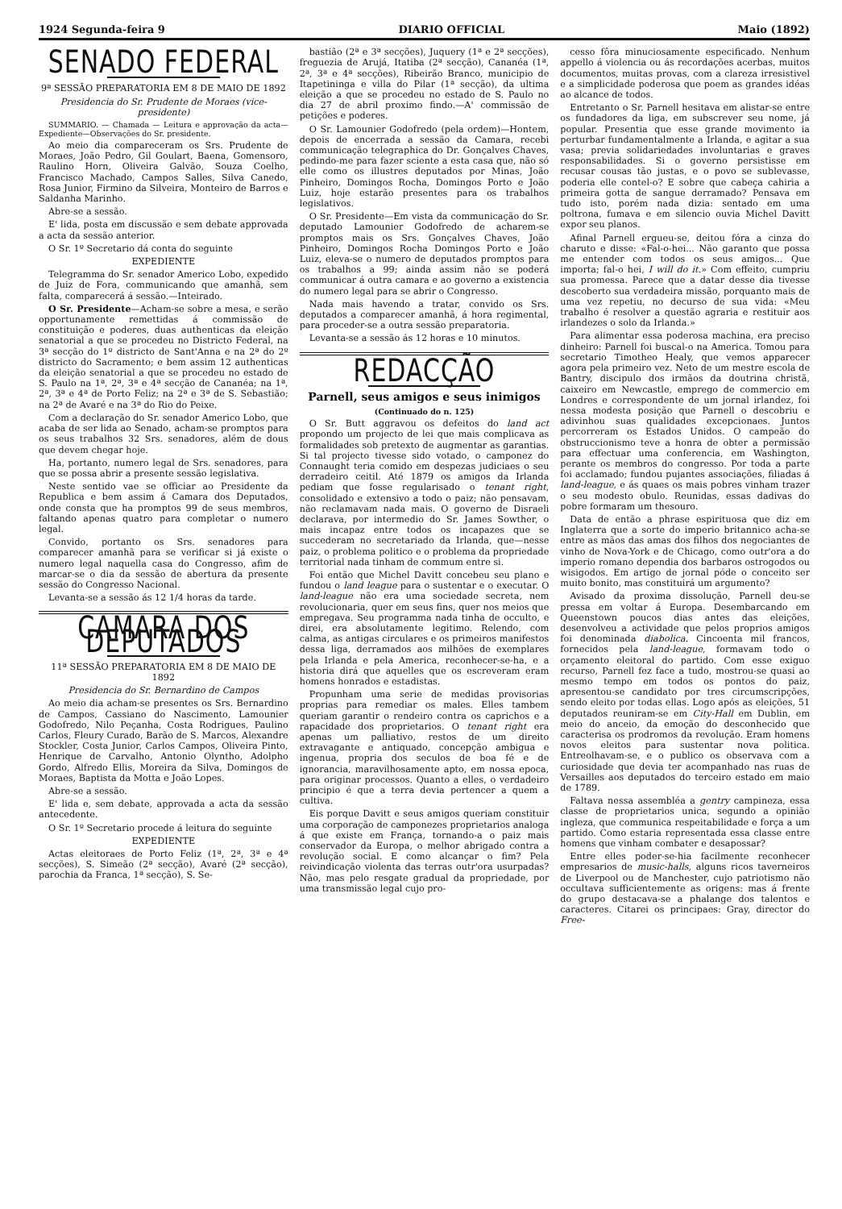1924 Segunda-feira 9 DIARIO OFFICIAL Maio (1892)
SENADO FEDERAL
9ª SESSÃO PREPARATORIA EM 8 DE MAIO DE 1892
Presidencia do Sr. Prudente de Moraes (vice-presidente)
SUMMARIO. — Chamada — Leitura e approvação da acta—Expediente—Observações do Sr. presidente.
Ao meio dia compareceram os Srs. Prudente de Moraes, João Pedro, Gil Goulart, Baena, Gomensoro, Raulino Horn, Oliveira Galvão, Souza Coelho, Francisco Machado, Campos Salles, Silva Canedo, Rosa Junior, Firmino da Silveira, Monteiro de Barros e Saldanha Marinho.
Abre-se a sessão.
E' lida, posta em discussão e sem debate approvada a acta da sessão anterior.
O Sr. 1º Secretario dá conta do seguinte
EXPEDIENTE
Telegramma do Sr. senador Americo Lobo, expedido de Juiz de Fora, communicando que amanhã, sem falta, comparecerá á sessão.—Inteirado.
O Sr. Presidente—Acham-se sobre a mesa, e serão opportunamente remettidas á commissão de constituição e poderes, duas authenticas da eleição senatorial a que se procedeu no Districto Federal, na 3ª secção do 1º districto de Sant'Anna e na 2ª do 2º districto do Sacramento; e bem assim 12 authenticas da eleição senatorial a que se procedeu no estado de S. Paulo na 1ª, 2ª, 3ª e 4ª secção de Cananéa; na 1ª, 2ª, 3ª e 4ª de Porto Feliz; na 2ª e 3ª de S. Sebastião; na 2ª de Avaré e na 3ª do Rio do Peixe.
Com a declaração do Sr. senador Americo Lobo, que acaba de ser lida ao Senado, acham-se promptos para os seus trabalhos 32 Srs. senadores, além de dous que devem chegar hoje.
Ha, portanto, numero legal de Srs. senadores, para que se possa abrir a presente sessão legislativa.
Neste sentido vae se officiar ao Presidente da Republica e bem assim á Camara dos Deputados, onde consta que ha promptos 99 de seus membros, faltando apenas quatro para completar o numero legal.
Convido, portanto os Srs. senadores para comparecer amanhã para se verificar si já existe o numero legal naquella casa do Congresso, afim de marcar-se o dia da sessão de abertura da presente sessão do Congresso Nacional.
Levanta-se a sessão ás 12 1/4 horas da tarde.
CAMARA DOS DEPUTADOS
11ª SESSÃO PREPARATORIA EM 8 DE MAIO DE 1892
Presidencia do Sr. Bernardino de Campos
Ao meio dia acham-se presentes os Srs. Bernardino de Campos, Cassiano do Nascimento, Lamounier Godofredo, Nilo Peçanha, Costa Rodrigues, Paulino Carlos, Fleury Curado, Barão de S. Marcos, Alexandre Stockler, Costa Junior, Carlos Campos, Oliveira Pinto, Henrique de Carvalho, Antonio Olyntho, Adolpho Gordo, Alfredo Ellis, Moreira da Silva, Domingos de Moraes, Baptista da Motta e João Lopes.
Abre-se a sessão.
E' lida e, sem debate, approvada a acta da sessão antecedente.
O Sr. 1º Secretario procede á leitura do seguinte
EXPEDIENTE
Actas eleitoraes de Porto Feliz (1ª, 2ª, 3ª e 4ª secções), S. Simeão (2ª secção), Avaré (2ª secção), parochia da Franca, 1ª secção), S. Se-
bastião (2ª e 3ª secções), Juquery (1ª e 2ª secções), freguezia de Arujá, Itatiba (2ª secção), Cananéa (1ª, 2ª, 3ª e 4ª secções), Ribeirão Branco, municipio de Itapetininga e villa do Pilar (1ª secção), da ultima eleição a que se procedeu no estado de S. Paulo no dia 27 de abril proximo findo.—A' commissão de petições e poderes.
O Sr. Lamounier Godofredo (pela ordem)—Hontem, depois de encerrada a sessão da Camara, recebi communicação telegraphica do Dr. Gonçalves Chaves, pedindo-me para fazer sciente a esta casa que, não só elle como os illustres deputados por Minas, João Pinheiro, Domingos Rocha, Domingos Porto e João Luiz, hoje estarão presentes para os trabalhos legislativos.
O Sr. Presidente—Em vista da communicação do Sr. deputado Lamounier Godofredo de acharem-se promptos mais os Srs. Gonçalves Chaves, João Pinheiro, Domingos Rocha Domingos Porto e João Luiz, eleva-se o numero de deputados promptos para os trabalhos a 99; ainda assim não se poderá communicar á outra camara e ao governo a existencia do numero legal para se abrir o Congresso.
Nada mais havendo a tratar, convido os Srs. deputados a comparecer amanhã, á hora regimental, para proceder-se a outra sessão preparatoria.
Levanta-se a sessão ás 12 horas e 10 minutos.
REDACÇÃO
Parnell, seus amigos e seus inimigos
(Continuado do n. 125)
O Sr. Butt aggravou os defeitos do land act propondo um projecto de lei que mais complicava as formalidades sob pretexto de augmentar as garantias. Si tal projecto tivesse sido votado, o camponez do Connaught teria comido em despezas judiciaes o seu derradeiro ceitil. Até 1879 os amigos da Irlanda pediam que fosse regularisado o tenant right, consolidado e extensivo a todo o paiz; não pensavam, não reclamavam nada mais. O governo de Disraeli declarava, por intermedio do Sr. James Sowther, o mais incapaz entre todos os incapazes que se succederam no secretariado da Irlanda, que—nesse paiz, o problema politico e o problema da propriedade territorial nada tinham de commum entre si.
Foi então que Michel Davitt concebeu seu plano e fundou o land league para o sustentar e o executar. O land-league não era uma sociedade secreta, nem revolucionaria, quer em seus fins, quer nos meios que empregava. Seu programma nada tinha de occulto, e direi, era absolutamente legitimo. Relendo, com calma, as antigas circulares e os primeiros manifestos dessa liga, derramados aos milhões de exemplares pela Irlanda e pela America, reconhecer-se-ha, e a historia dirá que aquelles que os escreveram eram homens honrados e estadistas.
Propunham uma serie de medidas provisorias proprias para remediar os males. Elles tambem queriam garantir o rendeiro contra os caprichos e a rapacidade dos proprietarios. O tenant right era apenas um palliativo, restos de um direito extravagante e antiquado, concepção ambigua e ingenua, propria dos seculos de boa fé e de ignorancia, maravilhosamente apto, em nossa epoca, para originar processos. Quanto a elles, o verdadeiro principio é que a terra devia pertencer a quem a cultiva.
Eis porque Davitt e seus amigos queriam constituir uma corporação de camponezes proprietarios analoga á que existe em França, tornando-a o paiz mais conservador da Europa, o melhor abrigado contra a revolução social. E como alcançar o fim? Pela reivindicação violenta das terras outr'ora usurpadas? Não, mas pelo resgate gradual da propriedade, por uma transmissão legal cujo pro-
cesso fôra minuciosamente especificado. Nenhum appello á violencia ou ás recordações acerbas, muitos documentos, muitas provas, com a clareza irresistivel e a simplicidade poderosa que poem as grandes idéas ao alcance de todos.
Entretanto o Sr. Parnell hesitava em alistar-se entre os fundadores da liga, em subscrever seu nome, já popular. Presentia que esse grande movimento ia perturbar fundamentalmente a Irlanda, e agitar a sua vasa; previa solidariedades involuntarias e graves responsabilidades. Si o governo persistisse em recusar cousas tão justas, e o povo se sublevasse, poderia elle contel-o? E sobre que cabeça cahiria a primeira gotta de sangue derramado? Pensava em tudo isto, porém nada dizia: sentado em uma poltrona, fumava e em silencio ouvia Michel Davitt expor seu planos.
Afinal Parnell ergueu-se, deitou fóra a cinza do charuto e disse: «Fal-o-hei... Não garanto que possa me entender com todos os seus amigos... Que importa; fal-o hei, I will do it.» Com effeito, cumpriu sua promessa. Parece que a datar desse dia tivesse descoberto sua verdadeira missão, porquanto mais de uma vez repetiu, no decurso de sua vida: «Meu trabalho é resolver a questão agraria e restituir aos irlandezes o solo da Irlanda.»
Para alimentar essa poderosa machina, era preciso dinheiro: Parnell foi buscal-o na America. Tomou para secretario Timotheo Healy, que vemos apparecer agora pela primeiro vez. Neto de um mestre escola de Bantry, discipulo dos irmãos da doutrina christã, caixeiro em Newcastle, emprego de commercio em Londres e correspondente de um jornal irlandez, foi nessa modesta posição que Parnell o descobriu e adivinhou suas qualidades excepcionaes. Juntos percorreram os Estados Unidos. O campeão do obstruccionismo teve a honra de obter a permissão para effectuar uma conferencia, em Washington, perante os membros do congresso. Por toda a parte foi acclamado; fundou pujantes associações, filiadas á land-league, e ás quaes os mais pobres vinham trazer o seu modesto obulo. Reunidas, essas dadivas do pobre formaram um thesouro.
Data de então a phrase espirituosa que diz em Inglaterra que a sorte do imperio britannico acha-se entre as mãos das amas dos filhos dos negociantes de vinho de Nova-York e de Chicago, como outr'ora a do imperio romano dependia dos barbaros ostrogodos ou wisigodos. Em artigo de jornal póde o conceito ser muito bonito, mas constituirá um argumento?
Avisado da proxima dissolução, Parnell deu-se pressa em voltar á Europa. Desembarcando em Queenstown poucos dias antes das eleições, desenvolveu a actividade que pelos proprios amigos foi denominada diabolica. Cincoenta mil francos, fornecidos pela land-league, formavam todo o orçamento eleitoral do partido. Com esse exiguo recurso, Parnell fez face a tudo, mostrou-se quasi ao mesmo tempo em todos os pontos do paiz, apresentou-se candidato por tres circumscripções, sendo eleito por todas ellas. Logo após as eleições, 51 deputados reuniram-se em City-Hall em Dublin, em meio do anceio, da emoção do desconhecido que caracterisa os prodromos da revolução. Eram homens novos eleitos para sustentar nova politica. Entreolhavam-se, e o publico os observava com a curiosidade que devia ter acompanhado nas ruas de Versailles aos deputados do terceiro estado em maio de 1789.
Faltava nessa assembléa a gentry campineza, essa classe de proprietarios unica, segundo a opinião ingleza, que communica respeitabilidade e força a um partido. Como estaria representada essa classe entre homens que vinham combater e desapossar?
Entre elles poder-se-hia facilmente reconhecer empresarios de music-halls, alguns ricos taverneiros de Liverpool ou de Manchester, cujo patriotismo não occultava sufficientemente as origens: mas á frente do grupo destacava-se a phalange dos talentos e caracteres. Citarei os principaes: Gray, director do Free-